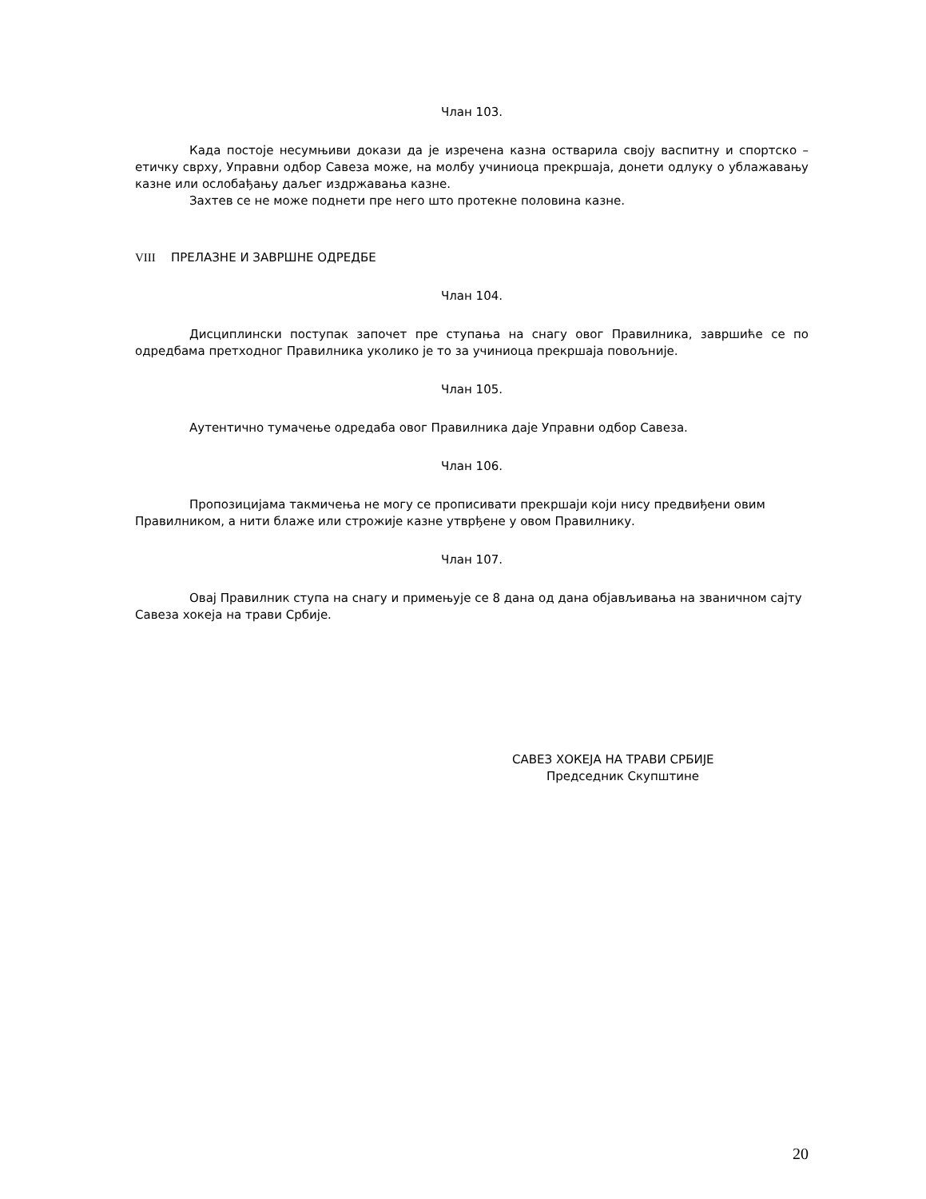Члан 103.
Када постоје несумњиви докази да је изречена казна остварила своју васпитну и спортско – етичку сврху, Управни одбор Савеза може, на молбу учиниоца прекршаја, донети одлуку о ублажавању казне или ослобађању даљег издржавања казне.
Захтев се не може поднети пре него што протекне половина казне.
VIII ПРЕЛАЗНЕ И ЗАВРШНЕ ОДРЕДБЕ
Члан 104.
Дисциплински поступак започет пре ступања на снагу овог Правилника, завршиће се по одредбама претходног Правилника уколико је то за учиниоца прекршаја повољније.
Члан 105.
Аутентично тумачење одредаба овог Правилника даје Управни одбор Савеза.
Члан 106.
Пропозицијама такмичења не могу се прописивати прекршаји који нису предвиђени овим Правилником, а нити блаже или строжије казне утврђене у овом Правилнику.
Члан 107.
Овај Правилник ступа на снагу и примењује се 8 дана од дана објављивања на званичном сајту Савеза хокеја на трави Србије.
САВЕЗ ХОКЕЈА НА ТРАВИ СРБИЈЕ
Председник Скупштине
20